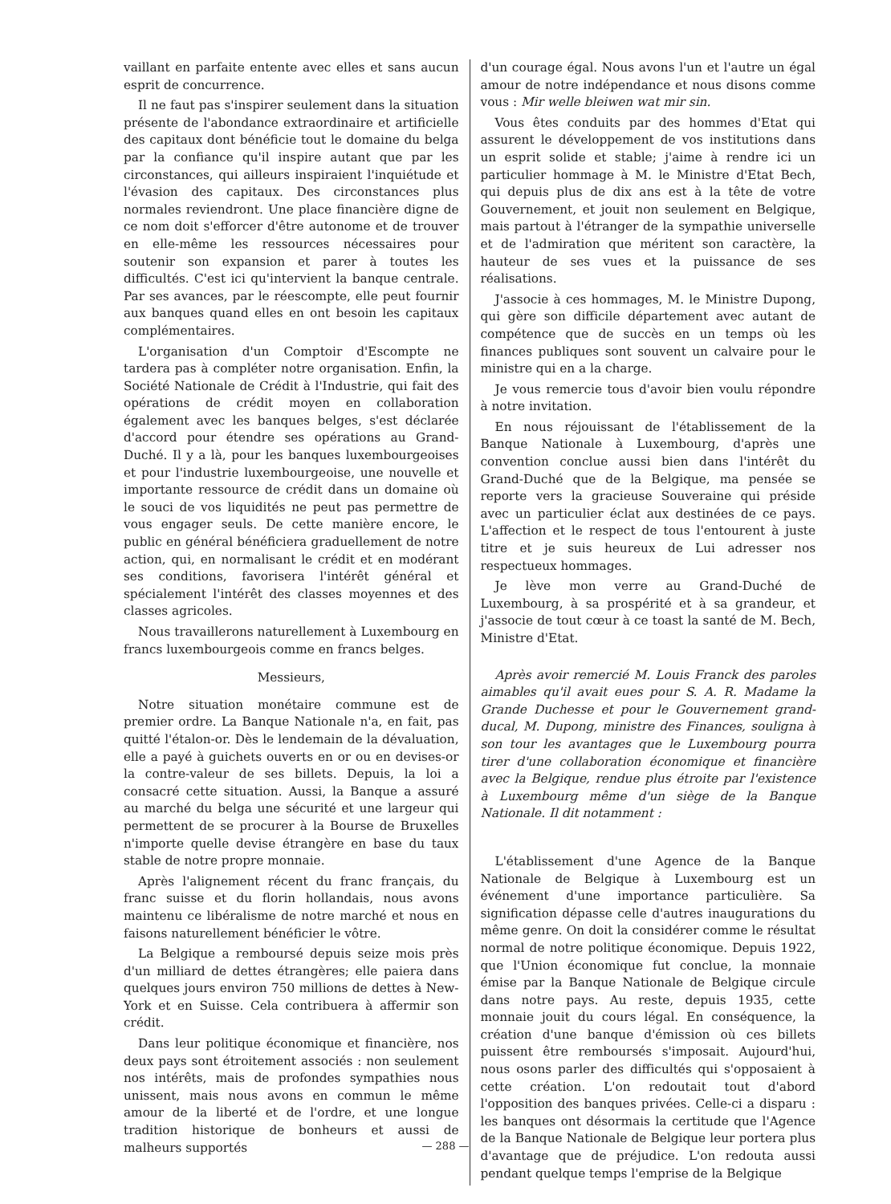vaillant en parfaite entente avec elles et sans aucun esprit de concurrence.
Il ne faut pas s'inspirer seulement dans la situation présente de l'abondance extraordinaire et artificielle des capitaux dont bénéficie tout le domaine du belga par la confiance qu'il inspire autant que par les circonstances, qui ailleurs inspiraient l'inquiétude et l'évasion des capitaux. Des circonstances plus normales reviendront. Une place financière digne de ce nom doit s'efforcer d'être autonome et de trouver en elle-même les ressources nécessaires pour soutenir son expansion et parer à toutes les difficultés. C'est ici qu'intervient la banque centrale. Par ses avances, par le réescompte, elle peut fournir aux banques quand elles en ont besoin les capitaux complémentaires.
L'organisation d'un Comptoir d'Escompte ne tardera pas à compléter notre organisation. Enfin, la Société Nationale de Crédit à l'Industrie, qui fait des opérations de crédit moyen en collaboration également avec les banques belges, s'est déclarée d'accord pour étendre ses opérations au Grand-Duché. Il y a là, pour les banques luxembourgeoises et pour l'industrie luxembourgeoise, une nouvelle et importante ressource de crédit dans un domaine où le souci de vos liquidités ne peut pas permettre de vous engager seuls. De cette manière encore, le public en général bénéficiera graduellement de notre action, qui, en normalisant le crédit et en modérant ses conditions, favorisera l'intérêt général et spécialement l'intérêt des classes moyennes et des classes agricoles.
Nous travaillerons naturellement à Luxembourg en francs luxembourgeois comme en francs belges.
Messieurs,
Notre situation monétaire commune est de premier ordre. La Banque Nationale n'a, en fait, pas quitté l'étalon-or. Dès le lendemain de la dévaluation, elle a payé à guichets ouverts en or ou en devises-or la contre-valeur de ses billets. Depuis, la loi a consacré cette situation. Aussi, la Banque a assuré au marché du belga une sécurité et une largeur qui permettent de se procurer à la Bourse de Bruxelles n'importe quelle devise étrangère en base du taux stable de notre propre monnaie.
Après l'alignement récent du franc français, du franc suisse et du florin hollandais, nous avons maintenu ce libéralisme de notre marché et nous en faisons naturellement bénéficier le vôtre.
La Belgique a remboursé depuis seize mois près d'un milliard de dettes étrangères; elle paiera dans quelques jours environ 750 millions de dettes à New-York et en Suisse. Cela contribuera à affermir son crédit.
Dans leur politique économique et financière, nos deux pays sont étroitement associés : non seulement nos intérêts, mais de profondes sympathies nous unissent, mais nous avons en commun le même amour de la liberté et de l'ordre, et une longue tradition historique de bonheurs et aussi de malheurs supportés
d'un courage égal. Nous avons l'un et l'autre un égal amour de notre indépendance et nous disons comme vous : Mir welle bleiwen wat mir sin.
Vous êtes conduits par des hommes d'Etat qui assurent le développement de vos institutions dans un esprit solide et stable; j'aime à rendre ici un particulier hommage à M. le Ministre d'Etat Bech, qui depuis plus de dix ans est à la tête de votre Gouvernement, et jouit non seulement en Belgique, mais partout à l'étranger de la sympathie universelle et de l'admiration que méritent son caractère, la hauteur de ses vues et la puissance de ses réalisations.
J'associe à ces hommages, M. le Ministre Dupong, qui gère son difficile département avec autant de compétence que de succès en un temps où les finances publiques sont souvent un calvaire pour le ministre qui en a la charge.
Je vous remercie tous d'avoir bien voulu répondre à notre invitation.
En nous réjouissant de l'établissement de la Banque Nationale à Luxembourg, d'après une convention conclue aussi bien dans l'intérêt du Grand-Duché que de la Belgique, ma pensée se reporte vers la gracieuse Souveraine qui préside avec un particulier éclat aux destinées de ce pays. L'affection et le respect de tous l'entourent à juste titre et je suis heureux de Lui adresser nos respectueux hommages.
Je lève mon verre au Grand-Duché de Luxembourg, à sa prospérité et à sa grandeur, et j'associe de tout cœur à ce toast la santé de M. Bech, Ministre d'Etat.
Après avoir remercié M. Louis Franck des paroles aimables qu'il avait eues pour S. A. R. Madame la Grande Duchesse et pour le Gouvernement grand-ducal, M. Dupong, ministre des Finances, souligna à son tour les avantages que le Luxembourg pourra tirer d'une collaboration économique et financière avec la Belgique, rendue plus étroite par l'existence à Luxembourg même d'un siège de la Banque Nationale. Il dit notamment :
L'établissement d'une Agence de la Banque Nationale de Belgique à Luxembourg est un événement d'une importance particulière. Sa signification dépasse celle d'autres inaugurations du même genre. On doit la considérer comme le résultat normal de notre politique économique. Depuis 1922, que l'Union économique fut conclue, la monnaie émise par la Banque Nationale de Belgique circule dans notre pays. Au reste, depuis 1935, cette monnaie jouit du cours légal. En conséquence, la création d'une banque d'émission où ces billets puissent être remboursés s'imposait. Aujourd'hui, nous osons parler des difficultés qui s'opposaient à cette création. L'on redoutait tout d'abord l'opposition des banques privées. Celle-ci a disparu : les banques ont désormais la certitude que l'Agence de la Banque Nationale de Belgique leur portera plus d'avantage que de préjudice. L'on redouta aussi pendant quelque temps l'emprise de la Belgique
— 288 —